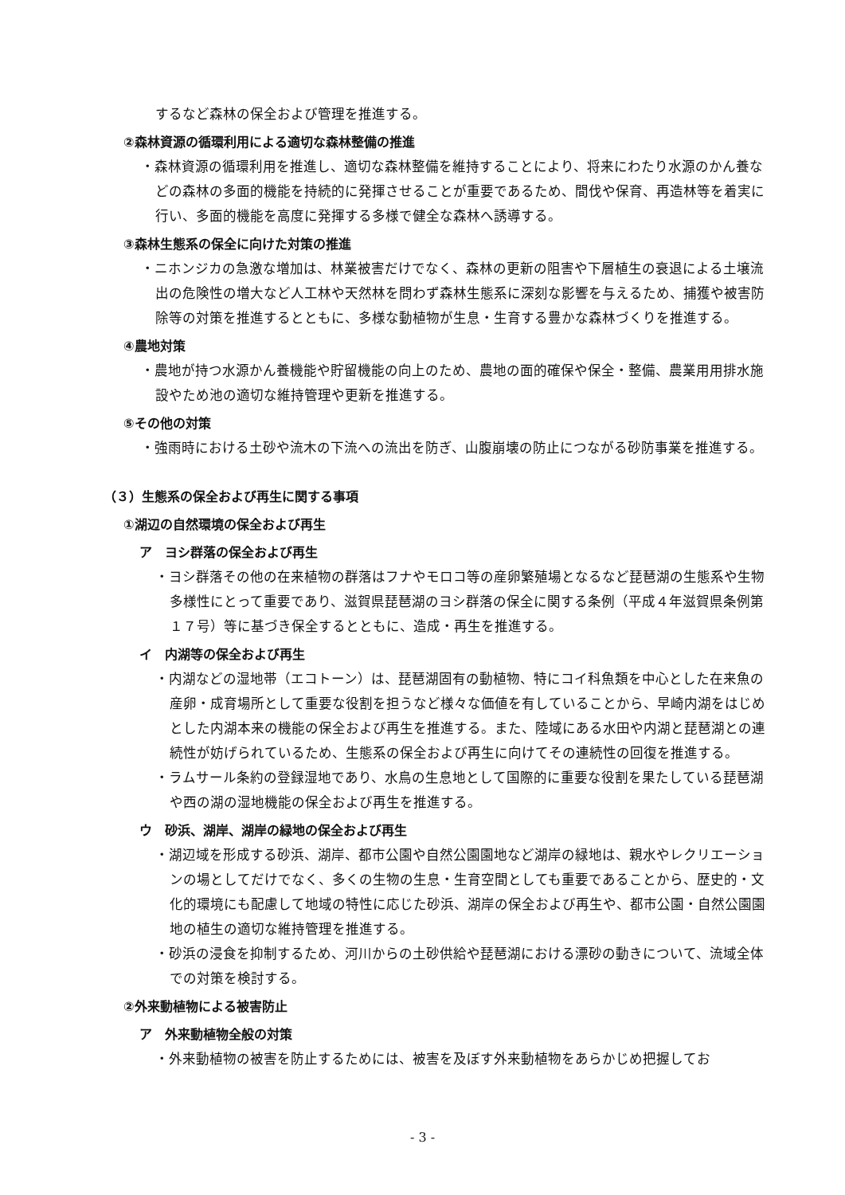するなど森林の保全および管理を推進する。
②森林資源の循環利用による適切な森林整備の推進
・森林資源の循環利用を推進し、適切な森林整備を維持することにより、将来にわたり水源のかん養などの森林の多面的機能を持続的に発揮させることが重要であるため、間伐や保育、再造林等を着実に行い、多面的機能を高度に発揮する多様で健全な森林へ誘導する。
③森林生態系の保全に向けた対策の推進
・ニホンジカの急激な増加は、林業被害だけでなく、森林の更新の阻害や下層植生の衰退による土壌流出の危険性の増大など人工林や天然林を問わず森林生態系に深刻な影響を与えるため、捕獲や被害防除等の対策を推進するとともに、多様な動植物が生息・生育する豊かな森林づくりを推進する。
④農地対策
・農地が持つ水源かん養機能や貯留機能の向上のため、農地の面的確保や保全・整備、農業用用排水施設やため池の適切な維持管理や更新を推進する。
⑤その他の対策
・強雨時における土砂や流木の下流への流出を防ぎ、山腹崩壊の防止につながる砂防事業を推進する。
（３）生態系の保全および再生に関する事項
①湖辺の自然環境の保全および再生
ア　ヨシ群落の保全および再生
・ヨシ群落その他の在来植物の群落はフナやモロコ等の産卵繁殖場となるなど琵琶湖の生態系や生物多様性にとって重要であり、滋賀県琵琶湖のヨシ群落の保全に関する条例（平成４年滋賀県条例第１７号）等に基づき保全するとともに、造成・再生を推進する。
イ　内湖等の保全および再生
・内湖などの湿地帯（エコトーン）は、琵琶湖固有の動植物、特にコイ科魚類を中心とした在来魚の産卵・成育場所として重要な役割を担うなど様々な価値を有していることから、早崎内湖をはじめとした内湖本来の機能の保全および再生を推進する。また、陸域にある水田や内湖と琵琶湖との連続性が妨げられているため、生態系の保全および再生に向けてその連続性の回復を推進する。
・ラムサール条約の登録湿地であり、水鳥の生息地として国際的に重要な役割を果たしている琵琶湖や西の湖の湿地機能の保全および再生を推進する。
ウ　砂浜、湖岸、湖岸の緑地の保全および再生
・湖辺域を形成する砂浜、湖岸、都市公園や自然公園園地など湖岸の緑地は、親水やレクリエーションの場としてだけでなく、多くの生物の生息・生育空間としても重要であることから、歴史的・文化的環境にも配慮して地域の特性に応じた砂浜、湖岸の保全および再生や、都市公園・自然公園園地の植生の適切な維持管理を推進する。
・砂浜の浸食を抑制するため、河川からの土砂供給や琵琶湖における漂砂の動きについて、流域全体での対策を検討する。
②外来動植物による被害防止
ア　外来動植物全般の対策
・外来動植物の被害を防止するためには、被害を及ぼす外来動植物をあらかじめ把握してお
- 3 -